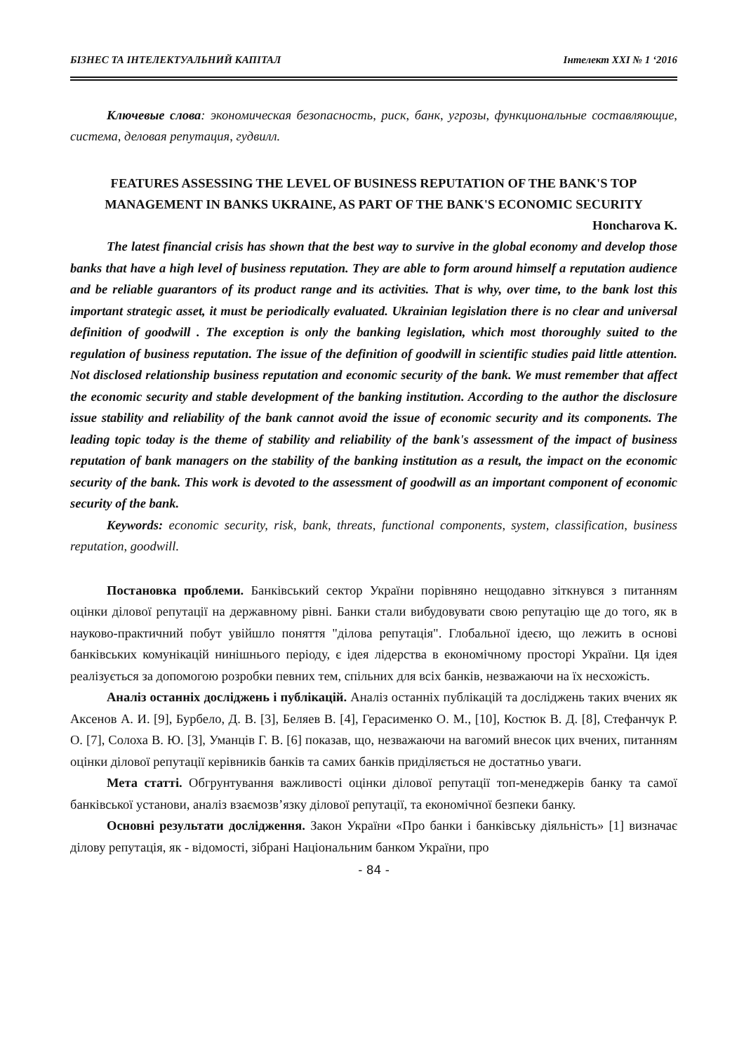БІЗНЕС ТА ІНТЕЛЕКТУАЛЬНИЙ КАПІТАЛ Інтелект ХХІ № 1 ‘2016
Ключевые слова: экономическая безопасность, риск, банк, угрозы, функциональные составляющие, система, деловая репутация, гудвилл.
FEATURES ASSESSING THE LEVEL OF BUSINESS REPUTATION OF THE BANK'S TOP MANAGEMENT IN BANKS UKRAINE, AS PART OF THE BANK'S ECONOMIC SECURITY
Honcharova K.
The latest financial crisis has shown that the best way to survive in the global economy and develop those banks that have a high level of business reputation. They are able to form around himself a reputation audience and be reliable guarantors of its product range and its activities. That is why, over time, to the bank lost this important strategic asset, it must be periodically evaluated. Ukrainian legislation there is no clear and universal definition of goodwill . The exception is only the banking legislation, which most thoroughly suited to the regulation of business reputation. The issue of the definition of goodwill in scientific studies paid little attention. Not disclosed relationship business reputation and economic security of the bank. We must remember that affect the economic security and stable development of the banking institution. According to the author the disclosure issue stability and reliability of the bank cannot avoid the issue of economic security and its components. The leading topic today is the theme of stability and reliability of the bank's assessment of the impact of business reputation of bank managers on the stability of the banking institution as a result, the impact on the economic security of the bank. This work is devoted to the assessment of goodwill as an important component of economic security of the bank.
Keywords: economic security, risk, bank, threats, functional components, system, classification, business reputation, goodwill.
Постановка проблеми. Банківський сектор України порівняно нещодавно зіткнувся з питанням оцінки ділової репутації на державному рівні. Банки стали вибудовувати свою репутацію ще до того, як в науково-практичний побут увійшло поняття "ділова репутація". Глобальної ідеєю, що лежить в основі банківських комунікацій нинішнього періоду, є ідея лідерства в економічному просторі України. Ця ідея реалізується за допомогою розробки певних тем, спільних для всіх банків, незважаючи на їх несхожість.
Аналіз останніх досліджень і публікацій. Аналіз останніх публікацій та досліджень таких вчених як Аксенов А. И. [9], Бурбело, Д. В. [3], Беляев В. [4], Герасименко О. М., [10], Костюк В. Д. [8], Стефанчук Р. О. [7], Солоха В. Ю. [3], Уманців Г. В. [6] показав, що, незважаючи на вагомий внесок цих вчених, питанням оцінки ділової репутації керівників банків та самих банків приділяється не достатньо уваги.
Мета статті. Обгрунтування важливості оцінки ділової репутації топ-менеджерів банку та самої банківської установи, аналіз взаємозв’язку ділової репутації, та економічної безпеки банку.
Основні результати дослідження. Закон України «Про банки і банківську діяльність» [1] визначає ділову репутація, як - відомості, зібрані Національним банком України, про
- 84 -